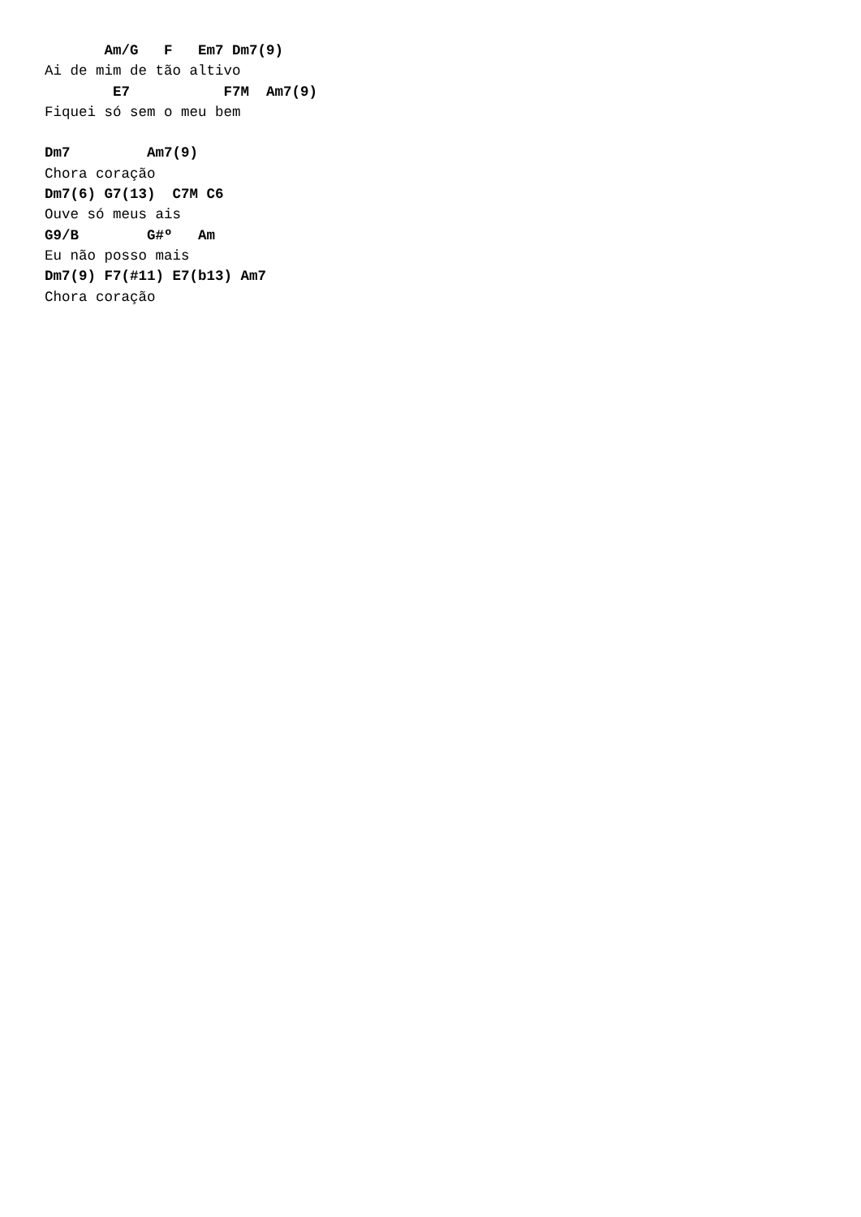Am/G   F   Em7 Dm7(9)
Ai de mim de tão altivo
        E7           F7M  Am7(9)
Fiquei só sem o meu bem

Dm7         Am7(9)
Chora coração
Dm7(6) G7(13)  C7M C6
Ouve só meus ais
G9/B        G#º   Am
Eu não posso mais
Dm7(9) F7(#11) E7(b13) Am7
Chora coração